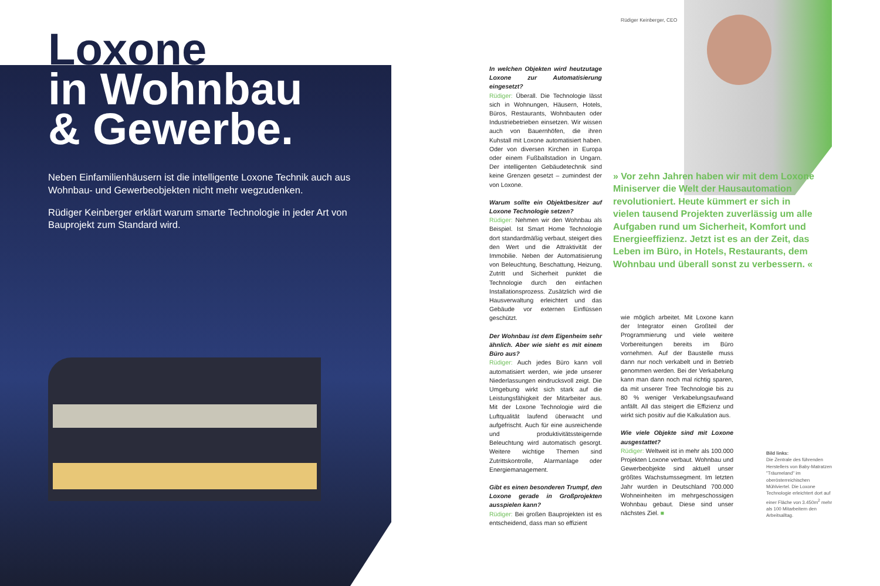Loxone
in Wohnbau
& Gewerbe.
Neben Einfamilienhäusern ist die intelligente Loxone Technik auch aus Wohnbau- und Gewerbeobjekten nicht mehr wegzudenken.
Rüdiger Keinberger erklärt warum smarte Technologie in jeder Art von Bauprojekt zum Standard wird.
Rüdiger Keinberger, CEO
In welchen Objekten wird heutzutage Loxone zur Automatisierung eingesetzt?
Rüdiger: Überall. Die Technologie lässt sich in Wohnungen, Häusern, Hotels, Büros, Restaurants, Wohnbauten oder Industriebetrieben einsetzen. Wir wissen auch von Bauernhöfen, die ihren Kuhstall mit Loxone automatisiert haben. Oder von diversen Kirchen in Europa oder einem Fußballstadion in Ungarn. Der intelligenten Gebäudetechnik sind keine Grenzen gesetzt – zumindest der von Loxone.
Warum sollte ein Objektbesitzer auf Loxone Technologie setzen?
Rüdiger: Nehmen wir den Wohnbau als Beispiel. Ist Smart Home Technologie dort standardmäßig verbaut, steigert dies den Wert und die Attraktivität der Immobilie. Neben der Automatisierung von Beleuchtung, Beschattung, Heizung, Zutritt und Sicherheit punktet die Technologie durch den einfachen Installationsprozess. Zusätzlich wird die Hausverwaltung erleichtert und das Gebäude vor externen Einflüssen geschützt.
Der Wohnbau ist dem Eigenheim sehr ähnlich. Aber wie sieht es mit einem Büro aus?
Rüdiger: Auch jedes Büro kann voll automatisiert werden, wie jede unserer Niederlassungen eindrucksvoll zeigt. Die Umgebung wirkt sich stark auf die Leistungsfähigkeit der Mitarbeiter aus. Mit der Loxone Technologie wird die Luftqualität laufend überwacht und aufgefrischt. Auch für eine ausreichende und produktivitätssteigernde Beleuchtung wird automatisch gesorgt. Weitere wichtige Themen sind Zutrittskontrolle, Alarmanlage oder Energiemanagement.
Gibt es einen besonderen Trumpf, den Loxone gerade in Großprojekten ausspielen kann?
Rüdiger: Bei großen Bauprojekten ist es entscheidend, dass man so effizient
» Vor zehn Jahren haben wir mit dem Loxone Miniserver die Welt der Hausautomation revolutioniert. Heute kümmert er sich in vielen tausend Projekten zuverlässig um alle Aufgaben rund um Sicherheit, Komfort und Energieeffizienz. Jetzt ist es an der Zeit, das Leben im Büro, in Hotels, Restaurants, dem Wohnbau und überall sonst zu verbessern. «
wie möglich arbeitet. Mit Loxone kann der Integrator einen Großteil der Programmierung und viele weitere Vorbereitungen bereits im Büro vornehmen. Auf der Baustelle muss dann nur noch verkabelt und in Betrieb genommen werden. Bei der Verkabelung kann man dann noch mal richtig sparen, da mit unserer Tree Technologie bis zu 80 % weniger Verkabelungsaufwand anfällt. All das steigert die Effizienz und wirkt sich positiv auf die Kalkulation aus.
Wie viele Objekte sind mit Loxone ausgestattet?
Rüdiger: Weltweit ist in mehr als 100.000 Projekten Loxone verbaut. Wohnbau und Gewerbeobjekte sind aktuell unser größtes Wachstumssegment. Im letzten Jahr wurden in Deutschland 700.000 Wohneinheiten im mehrgeschossigen Wohnbau gebaut. Diese sind unser nächstes Ziel. ■
Bild links:
Die Zentrale des führenden Herstellers von Baby-Matratzen "Träumeland" im oberösterreichischen Mühlviertel. Die Loxone Technologie erleichtert dort auf einer Fläche von 3.450m<sup>2</sup> mehr als 100 Mitarbeitern den Arbeitsalltag.